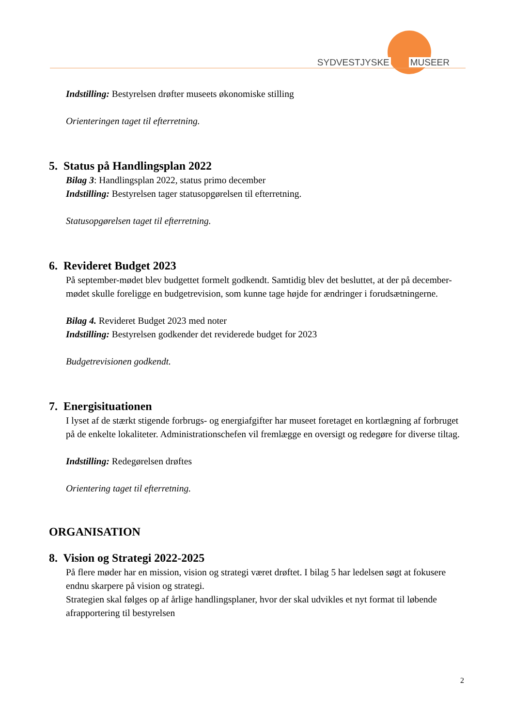SYDVESTJYSKE MUSEER
Indstilling: Bestyrelsen drøfter museets økonomiske stilling
Orienteringen taget til efterretning.
5. Status på Handlingsplan 2022
Bilag 3: Handlingsplan 2022, status primo december
Indstilling: Bestyrelsen tager statusopgørelsen til efterretning.
Statusopgørelsen taget til efterretning.
6. Revideret Budget 2023
På september-mødet blev budgettet formelt godkendt. Samtidig blev det besluttet, at der på december-mødet skulle foreligge en budgetrevision, som kunne tage højde for ændringer i forudsætningerne.
Bilag 4. Revideret Budget 2023 med noter
Indstilling: Bestyrelsen godkender det reviderede budget for 2023
Budgetrevisionen godkendt.
7. Energisituationen
I lyset af de stærkt stigende forbrugs- og energiafgifter har museet foretaget en kortlægning af forbruget på de enkelte lokaliteter. Administrationschefen vil fremlægge en oversigt og redegøre for diverse tiltag.
Indstilling: Redegørelsen drøftes
Orientering taget til efterretning.
ORGANISATION
8. Vision og Strategi 2022-2025
På flere møder har en mission, vision og strategi været drøftet. I bilag 5 har ledelsen søgt at fokusere endnu skarpere på vision og strategi.
Strategien skal følges op af årlige handlingsplaner, hvor der skal udvikles et nyt format til løbende afrapportering til bestyrelsen
2